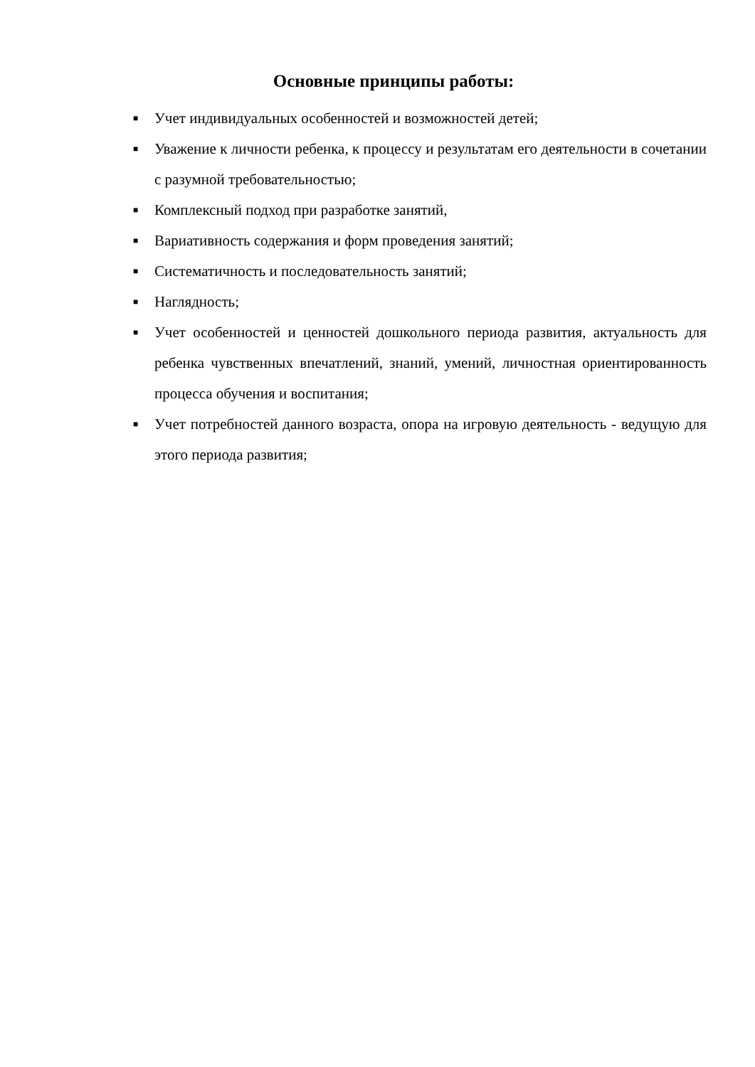Основные принципы работы:
■ Учет индивидуальных особенностей и возможностей детей;
■ Уважение к личности ребенка, к процессу и результатам его деятельности в сочетании с разумной требовательностью;
■ Комплексный подход при разработке занятий,
■ Вариативность содержания и форм проведения занятий;
■ Систематичность и последовательность занятий;
■ Наглядность;
■ Учет особенностей и ценностей дошкольного периода развития, актуальность для ребенка чувственных впечатлений, знаний, умений, личностная ориентированность процесса обучения и воспитания;
■ Учет потребностей данного возраста, опора на игровую деятельность - ведущую для этого периода развития;